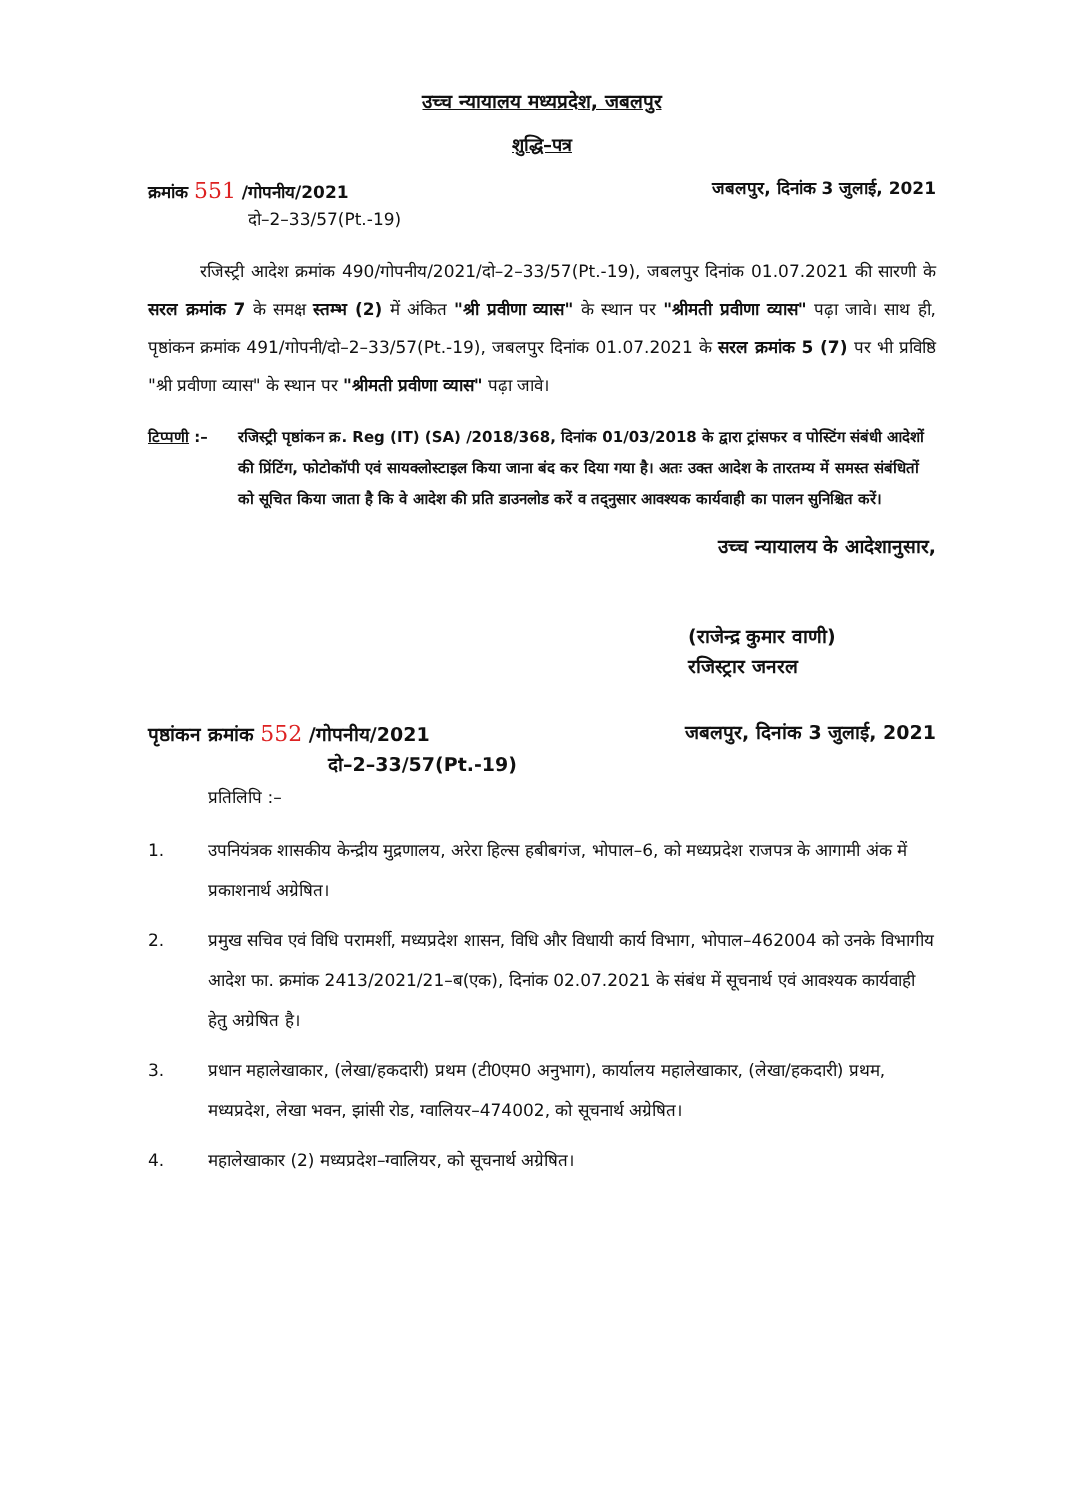उच्च न्यायालय मध्यप्रदेश, जबलपुर
शुद्धि–पत्र
क्रमांक 551 /गोपनीय/2021 जबलपुर, दिनांक 3 जुलाई, 2021
दो–2–33/57(Pt.-19)
रजिस्ट्री आदेश क्रमांक 490/गोपनीय/2021/दो–2–33/57(Pt.-19), जबलपुर दिनांक 01.07.2021 की सारणी के सरल क्रमांक 7 के समक्ष स्तम्भ (2) में अंकित "श्री प्रवीणा व्यास" के स्थान पर "श्रीमती प्रवीणा व्यास" पढ़ा जावे। साथ ही, पृष्ठांकन क्रमांक 491/गोपनी/दो–2–33/57(Pt.-19), जबलपुर दिनांक 01.07.2021 के सरल क्रमांक 5 (7) पर भी प्रविष्ठि "श्री प्रवीणा व्यास" के स्थान पर "श्रीमती प्रवीणा व्यास" पढ़ा जावे।
टिप्पणी :– रजिस्ट्री पृष्ठांकन क्र. Reg (IT) (SA) /2018/368, दिनांक 01/03/2018 के द्वारा ट्रांसफर व पोस्टिंग संबंधी आदेशों की प्रिंटिंग, फोटोकॉपी एवं सायक्लोस्टाइल किया जाना बंद कर दिया गया है। अतः उक्त आदेश के तारतम्य में समस्त संबंधितों को सूचित किया जाता है कि वे आदेश की प्रति डाउनलोड करें व तद्नुसार आवश्यक कार्यवाही का पालन सुनिश्चित करें।
उच्च न्यायालय के आदेशानुसार,
(राजेन्द्र कुमार वाणी)
रजिस्ट्रार जनरल
पृष्ठांकन क्रमांक 552 /गोपनीय/2021
जबलपुर, दिनांक 3 जुलाई, 2021
दो–2–33/57(Pt.-19)
प्रतिलिपि :–
1. उपनियंत्रक शासकीय केन्द्रीय मुद्रणालय, अरेरा हिल्स हबीबगंज, भोपाल–6, को मध्यप्रदेश राजपत्र के आगामी अंक में प्रकाशनार्थ अग्रेषित।
2. प्रमुख सचिव एवं विधि परामर्शी, मध्यप्रदेश शासन, विधि और विधायी कार्य विभाग, भोपाल–462004 को उनके विभागीय आदेश फा. क्रमांक 2413/2021/21–ब(एक), दिनांक 02.07.2021 के संबंध में सूचनार्थ एवं आवश्यक कार्यवाही हेतु अग्रेषित है।
3. प्रधान महालेखाकार, (लेखा/हकदारी) प्रथम (टी0एम0 अनुभाग), कार्यालय महालेखाकार, (लेखा/हकदारी) प्रथम, मध्यप्रदेश, लेखा भवन, झांसी रोड, ग्वालियर–474002, को सूचनार्थ अग्रेषित।
4. महालेखाकार (2) मध्यप्रदेश–ग्वालियर, को सूचनार्थ अग्रेषित।